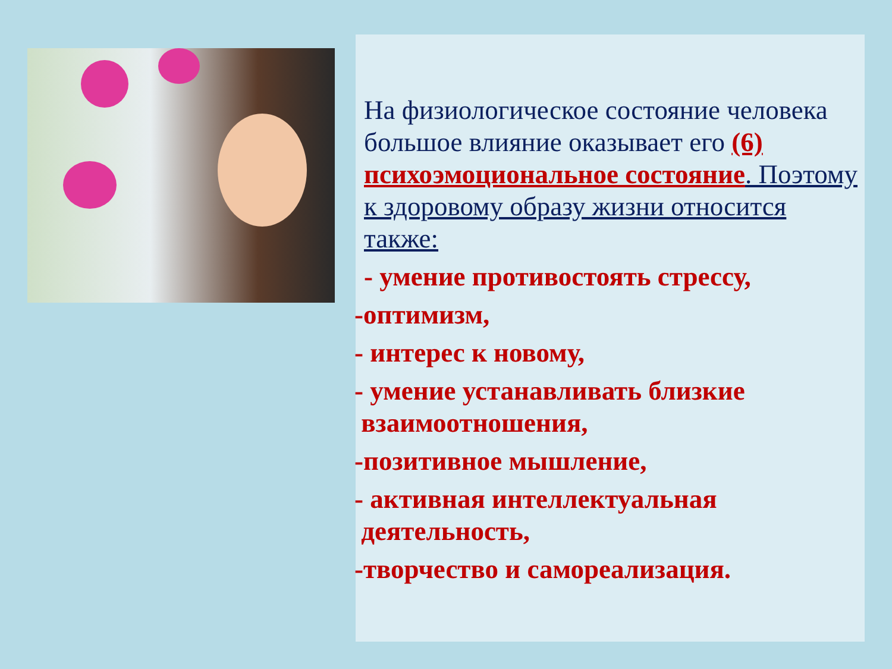На физиологическое состояние человека большое влияние оказывает его (6) психоэмоциональное состояние. Поэтому к здоровому образу жизни относится также:
- умение противостоять стрессу,
-оптимизм,
- интерес к новому,
- умение устанавливать близкие
взаимоотношения,
-позитивное мышление,
- активная интеллектуальная
деятельность,
-творчество и самореализация.